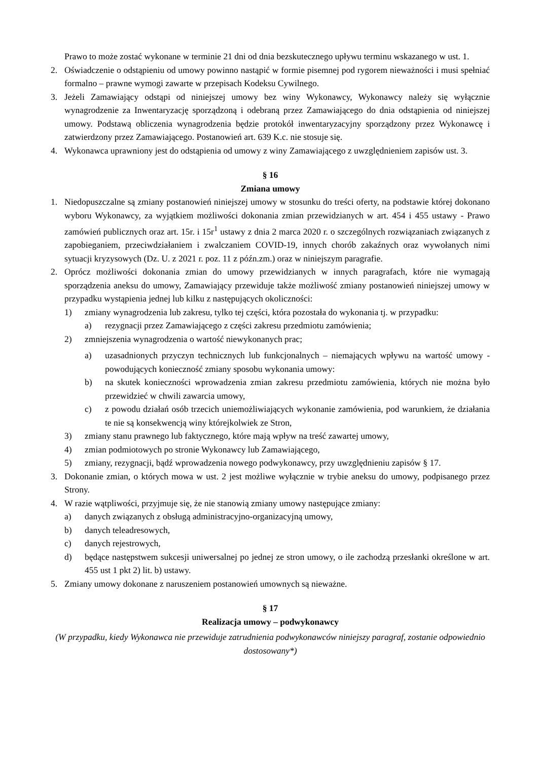Prawo to może zostać wykonane w terminie 21 dni od dnia bezskutecznego upływu terminu wskazanego w ust. 1.
2. Oświadczenie o odstąpieniu od umowy powinno nastąpić w formie pisemnej pod rygorem nieważności i musi spełniać formalno – prawne wymogi zawarte w przepisach Kodeksu Cywilnego.
3. Jeżeli Zamawiający odstąpi od niniejszej umowy bez winy Wykonawcy, Wykonawcy należy się wyłącznie wynagrodzenie za Inwentaryzację sporządzoną i odebraną przez Zamawiającego do dnia odstąpienia od niniejszej umowy. Podstawą obliczenia wynagrodzenia będzie protokół inwentaryzacyjny sporządzony przez Wykonawcę i zatwierdzony przez Zamawiającego. Postanowień art. 639 K.c. nie stosuje się.
4. Wykonawca uprawniony jest do odstąpienia od umowy z winy Zamawiającego z uwzględnieniem zapisów ust. 3.
§ 16
Zmiana umowy
1. Niedopuszczalne są zmiany postanowień niniejszej umowy w stosunku do treści oferty, na podstawie której dokonano wyboru Wykonawcy, za wyjątkiem możliwości dokonania zmian przewidzianych w art. 454 i 455 ustawy - Prawo zamówień publicznych oraz art. 15r. i 15r<sup>1</sup> ustawy z dnia 2 marca 2020 r. o szczególnych rozwiązaniach związanych z zapobieganiem, przeciwdziałaniem i zwalczaniem COVID-19, innych chorób zakaźnych oraz wywołanych nimi sytuacji kryzysowych (Dz. U. z 2021 r. poz. 11 z późn.zm.) oraz w niniejszym paragrafie.
2. Oprócz możliwości dokonania zmian do umowy przewidzianych w innych paragrafach, które nie wymagają sporządzenia aneksu do umowy, Zamawiający przewiduje także możliwość zmiany postanowień niniejszej umowy w przypadku wystąpienia jednej lub kilku z następujących okoliczności:
1) zmiany wynagrodzenia lub zakresu, tylko tej części, która pozostała do wykonania tj. w przypadku:
a) rezygnacji przez Zamawiającego z części zakresu przedmiotu zamówienia;
2) zmniejszenia wynagrodzenia o wartość niewykonanych prac;
a) uzasadnionych przyczyn technicznych lub funkcjonalnych – niemających wpływu na wartość umowy - powodujących konieczność zmiany sposobu wykonania umowy:
b) na skutek konieczności wprowadzenia zmian zakresu przedmiotu zamówienia, których nie można było przewidzieć w chwili zawarcia umowy,
c) z powodu działań osób trzecich uniemożliwiających wykonanie zamówienia, pod warunkiem, że działania te nie są konsekwencją winy którejkolwiek ze Stron,
3) zmiany stanu prawnego lub faktycznego, które mają wpływ na treść zawartej umowy,
4) zmian podmiotowych po stronie Wykonawcy lub Zamawiającego,
5) zmiany, rezygnacji, bądź wprowadzenia nowego podwykonawcy, przy uwzględnieniu zapisów § 17.
3. Dokonanie zmian, o których mowa w ust. 2 jest możliwe wyłącznie w trybie aneksu do umowy, podpisanego przez Strony.
4. W razie wątpliwości, przyjmuje się, że nie stanowią zmiany umowy następujące zmiany:
a) danych związanych z obsługą administracyjno-organizacyjną umowy,
b) danych teleadresowych,
c) danych rejestrowych,
d) będące następstwem sukcesji uniwersalnej po jednej ze stron umowy, o ile zachodzą przesłanki określone w art. 455 ust 1 pkt 2) lit. b) ustawy.
5. Zmiany umowy dokonane z naruszeniem postanowień umownych są nieważne.
§ 17
Realizacja umowy – podwykonawcy
(W przypadku, kiedy Wykonawca nie przewiduje zatrudnienia podwykonawców niniejszy paragraf, zostanie odpowiednio dostosowany*)